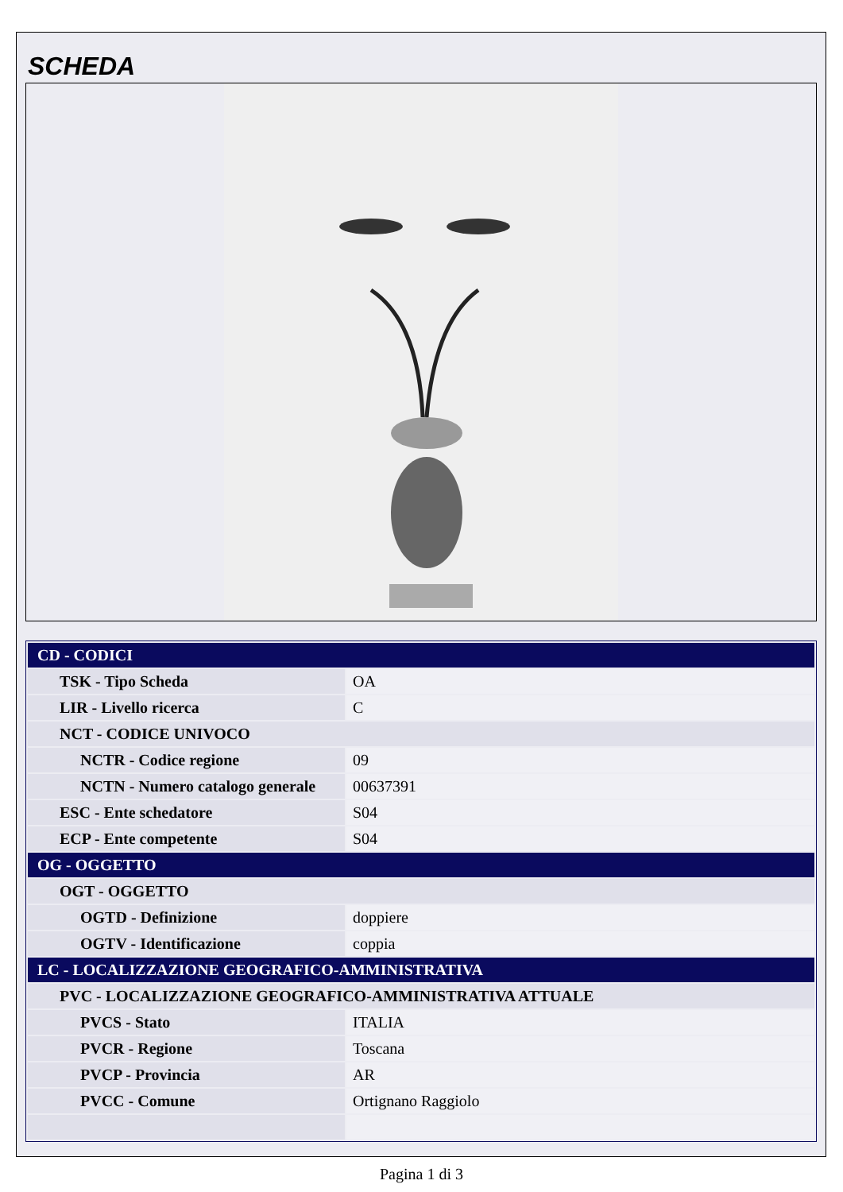SCHEDA
| CD - CODICI | |
| TSK - Tipo Scheda | OA |
| LIR - Livello ricerca | C |
| NCT - CODICE UNIVOCO | |
| NCTR - Codice regione | 09 |
| NCTN - Numero catalogo generale | 00637391 |
| ESC - Ente schedatore | S04 |
| ECP - Ente competente | S04 |
| OG - OGGETTO | |
| OGT - OGGETTO | |
| OGTD - Definizione | doppiere |
| OGTV - Identificazione | coppia |
| LC - LOCALIZZAZIONE GEOGRAFICO-AMMINISTRATIVA | |
| PVC - LOCALIZZAZIONE GEOGRAFICO-AMMINISTRATIVA ATTUALE | |
| PVCS - Stato | ITALIA |
| PVCR - Regione | Toscana |
| PVCP - Provincia | AR |
| PVCC - Comune | Ortignano Raggiolo |
Pagina 1 di 3